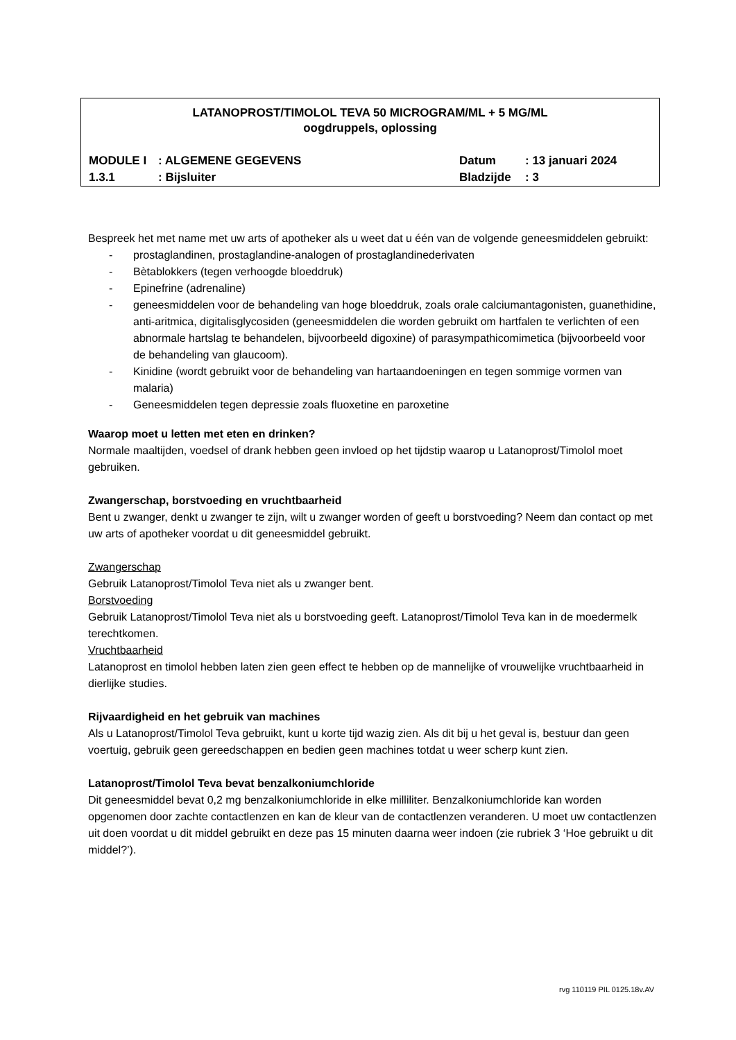LATANOPROST/TIMOLOL TEVA 50 MICROGRAM/ML + 5 MG/ML
oogdruppels, oplossing
| MODULE I | : ALGEMENE GEGEVENS | Datum | : 13 januari 2024 |
| 1.3.1 | : Bijsluiter | Bladzijde | : 3 |
Bespreek het met name met uw arts of apotheker als u weet dat u één van de volgende geneesmiddelen gebruikt:
- prostaglandinen, prostaglandine-analogen of prostaglandinederivaten
- Bètablokkers (tegen verhoogde bloeddruk)
- Epinefrine (adrenaline)
- geneesmiddelen voor de behandeling van hoge bloeddruk, zoals orale calciumantagonisten, guanethidine, anti-aritmica, digitalisglycosiden (geneesmiddelen die worden gebruikt om hartfalen te verlichten of een abnormale hartslag te behandelen, bijvoorbeeld digoxine) of parasympathicomimetica (bijvoorbeeld voor de behandeling van glaucoom).
- Kinidine (wordt gebruikt voor de behandeling van hartaandoeningen en tegen sommige vormen van malaria)
- Geneesmiddelen tegen depressie zoals fluoxetine en paroxetine
Waarop moet u letten met eten en drinken?
Normale maaltijden, voedsel of drank hebben geen invloed op het tijdstip waarop u Latanoprost/Timolol moet gebruiken.
Zwangerschap, borstvoeding en vruchtbaarheid
Bent u zwanger, denkt u zwanger te zijn, wilt u zwanger worden of geeft u borstvoeding? Neem dan contact op met uw arts of apotheker voordat u dit geneesmiddel gebruikt.
Zwangerschap
Gebruik Latanoprost/Timolol Teva niet als u zwanger bent.
Borstvoeding
Gebruik Latanoprost/Timolol Teva niet als u borstvoeding geeft. Latanoprost/Timolol Teva kan in de moedermelk terechtkomen.
Vruchtbaarheid
Latanoprost en timolol hebben laten zien geen effect te hebben op de mannelijke of vrouwelijke vruchtbaarheid in dierlijke studies.
Rijvaardigheid en het gebruik van machines
Als u Latanoprost/Timolol Teva gebruikt, kunt u korte tijd wazig zien. Als dit bij u het geval is, bestuur dan geen voertuig, gebruik geen gereedschappen en bedien geen machines totdat u weer scherp kunt zien.
Latanoprost/Timolol Teva bevat benzalkoniumchloride
Dit geneesmiddel bevat 0,2 mg benzalkoniumchloride in elke milliliter. Benzalkoniumchloride kan worden opgenomen door zachte contactlenzen en kan de kleur van de contactlenzen veranderen. U moet uw contactlenzen uit doen voordat u dit middel gebruikt en deze pas 15 minuten daarna weer indoen (zie rubriek 3 ‘Hoe gebruikt u dit middel?’).
rvg 110119 PIL 0125.18v.AV